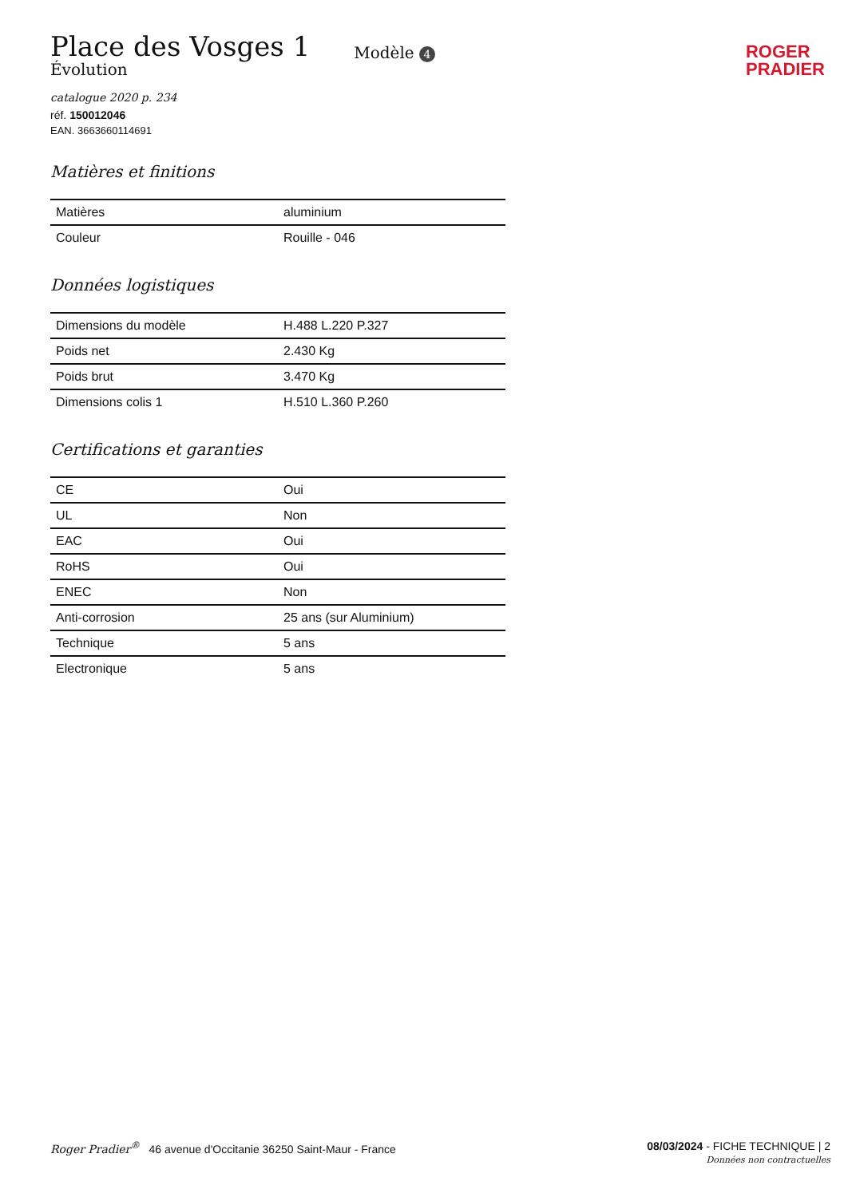Place des Vosges 1
Évolution
Modèle 4
ROGER
PRADIER
catalogue 2020 p. 234
réf. 150012046
EAN. 3663660114691
Matières et finitions
| Matières | aluminium |
| Couleur | Rouille - 046 |
Données logistiques
| Dimensions du modèle | H.488 L.220 P.327 |
| Poids net | 2.430 Kg |
| Poids brut | 3.470 Kg |
| Dimensions colis 1 | H.510 L.360 P.260 |
Certifications et garanties
| CE | Oui |
| UL | Non |
| EAC | Oui |
| RoHS | Oui |
| ENEC | Non |
| Anti-corrosion | 25 ans (sur Aluminium) |
| Technique | 5 ans |
| Electronique | 5 ans |
Roger Pradier<sup>®</sup> 46 avenue d'Occitanie 36250 Saint-Maur - France
08/03/2024 - FICHE TECHNIQUE | 2
Données non contractuelles